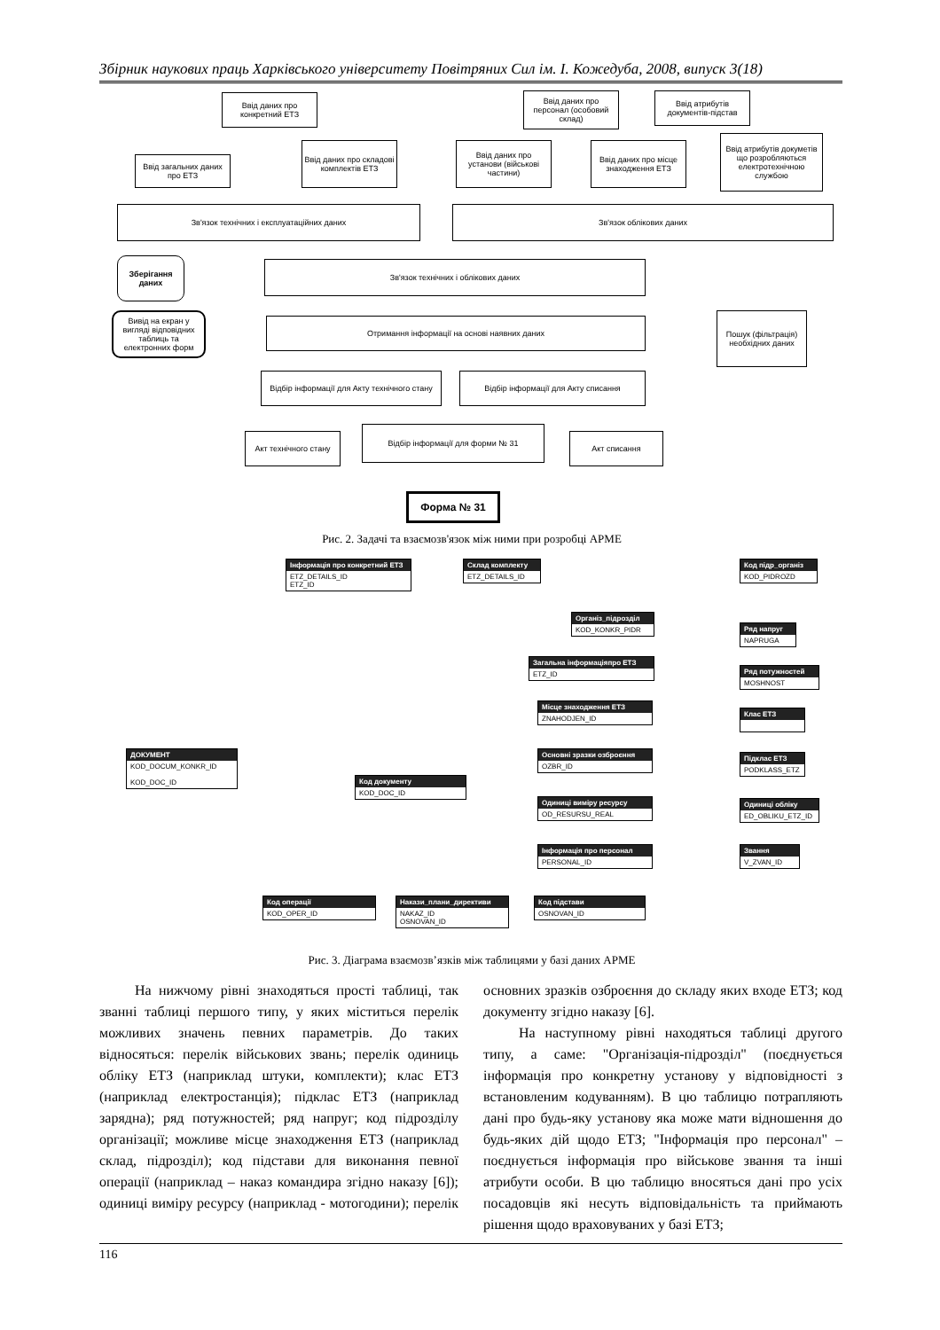Збірник наукових праць Харківського університету Повітряних Сил ім. І. Кожедуба, 2008, випуск 3(18)
Ввід даних про конкретний ЕТЗ
Ввід загальних даних про ЕТЗ
Ввід даних про складові комплектів ЕТЗ
Ввід даних про персонал (особовий склад)
Ввід атрибутів документів-підстав
Ввід даних про установи (військові частини)
Ввід даних про місце знаходження ЕТЗ
Ввід атрибутів докуметів що розробляються електротехнічною службою
Зв'язок технічних і експлуатаційних даних Зв'язок облікових даних
Зберігання даних
Зв'язок технічних і облікових даних
Вивід на екран у вигляді відповідних таблиць та електронних форм
Отримання інформації на основі наявних даних
Пошук (фільтрація) необхідних даних
Відбір інформації для Акту технічного стану
Відбір інформації для Акту списання
Акт технічного стану
Відбір інформації для форми № 31
Акт списання
Форма № 31
Рис. 2. Задачі та взаємозв'язок між ними при розробці АРМЕ
Інформація про конкретний ЕТЗ
ETZ_DETAILS_ID
ETZ_ID
Склад комплекту
ETZ_DETAILS_ID
Код підр_організ
KOD_PIDROZD
Організ_підрозділ
KOD_KONKR_PIDR
Ряд напруг
NAPRUGA
Загальна інформаціяпро ЕТЗ
ETZ_ID
Ряд потужностей
MOSHNOST
Місце знаходження ЕТЗ
ZNAHODJEN_ID
Клас ЕТЗ
Основні зразки озброєння
OZBR_ID
Підклас ЕТЗ
PODKLASS_ETZ
ДОКУМЕНТ
KOD_DOCUM_KONKR_ID
KOD_DOC_ID
Код документу
KOD_DOC_ID
Одиниці виміру ресурсу
OD_RESURSU_REAL
Одиниці обліку
ED_OBLIKU_ETZ_ID
Інформація про персонал
PERSONAL_ID
Звання
V_ZVAN_ID
Код операції
KOD_OPER_ID
Накази_плани_директиви
NAKAZ_ID
OSNOVAN_ID
Код підстави
OSNOVAN_ID
Рис. 3. Діаграма взаємозв’язків між таблицями у базі даних АРМЕ
На нижчому рівні знаходяться прості таблиці, так званні таблиці першого типу, у яких міститься перелік можливих значень певних параметрів. До таких відносяться: перелік військових звань; перелік одиниць обліку ЕТЗ (наприклад штуки, комплекти); клас ЕТЗ (наприклад електростанція); підклас ЕТЗ (наприклад зарядна); ряд потужностей; ряд напруг; код підрозділу організації; можливе місце знаходження ЕТЗ (наприклад склад, підрозділ); код підстави для виконання певної операції (наприклад – наказ командира згідно наказу [6]); одиниці виміру ресурсу (наприклад - мотогодини); перелік основних зразків озброєння до складу яких входе ЕТЗ; код документу згідно наказу [6].
На наступному рівні находяться таблиці другого типу, а саме: "Організація-підрозділ" (поєднується інформація про конкретну установу у відповідності з встановленим кодуванням). В цю таблицю потрапляють дані про будь-яку установу яка може мати відношення до будь-яких дій щодо ЕТЗ; "Інформація про персонал" – поєднується інформація про військове звання та інші атрибути особи. В цю таблицю вносяться дані про усіх посадовців які несуть відповідальність та приймають рішення щодо враховуваних у базі ЕТЗ;
116